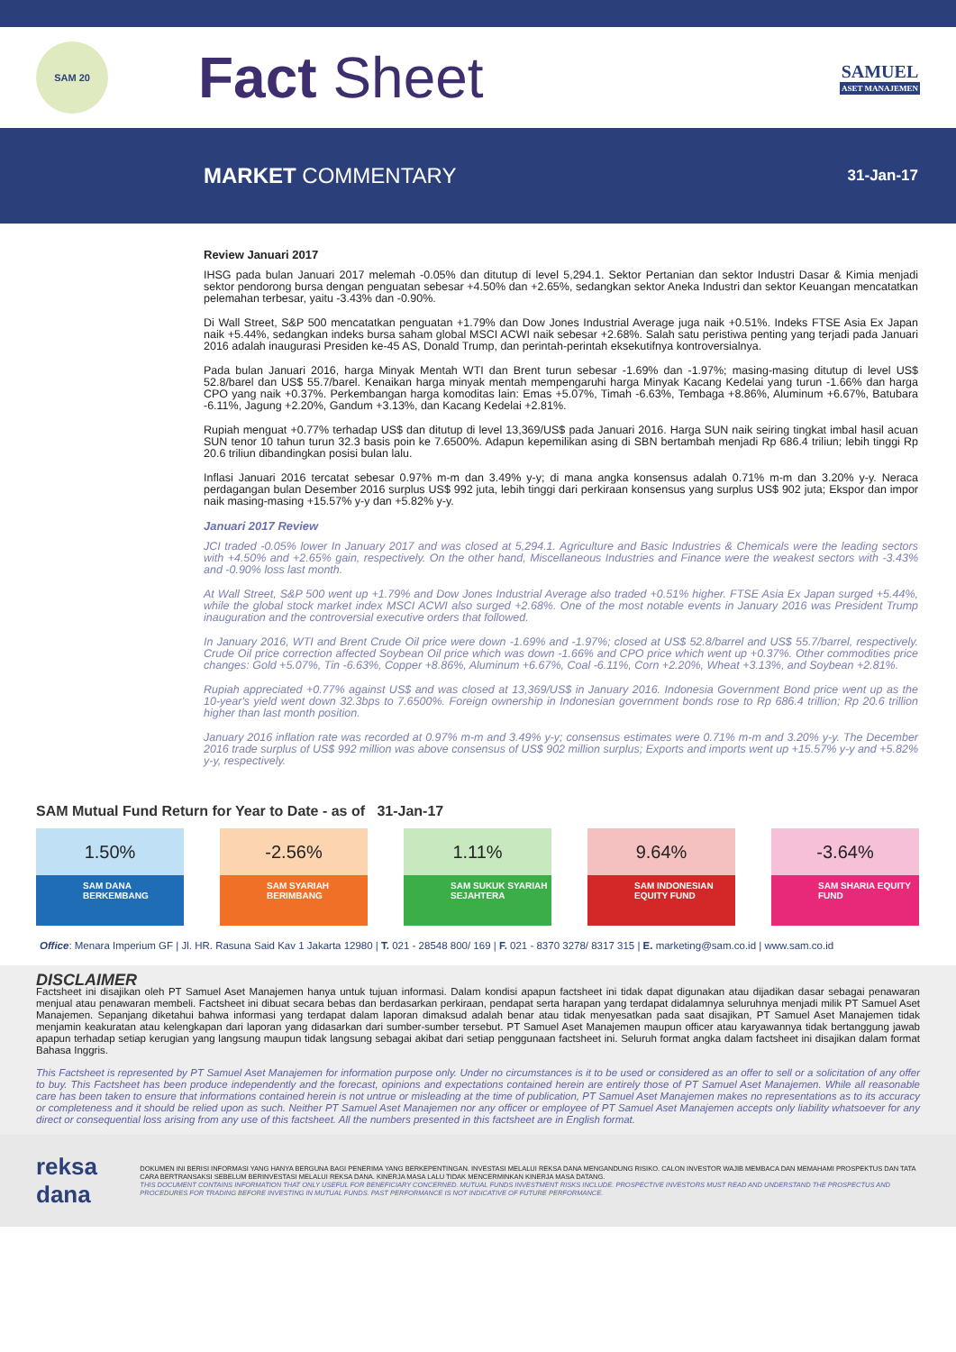SAM 20
Fact Sheet
SAMUEL
ASET MANAJEMEN
MARKET COMMENTARY 31-Jan-17
Review Januari 2017
IHSG pada bulan Januari 2017 melemah -0.05% dan ditutup di level 5,294.1. Sektor Pertanian dan sektor Industri Dasar & Kimia menjadi sektor pendorong bursa dengan penguatan sebesar +4.50% dan +2.65%, sedangkan sektor Aneka Industri dan sektor Keuangan mencatatkan pelemahan terbesar, yaitu -3.43% dan -0.90%.
Di Wall Street, S&P 500 mencatatkan penguatan +1.79% dan Dow Jones Industrial Average juga naik +0.51%. Indeks FTSE Asia Ex Japan naik +5.44%, sedangkan indeks bursa saham global MSCI ACWI naik sebesar +2.68%. Salah satu peristiwa penting yang terjadi pada Januari 2016 adalah inaugurasi Presiden ke-45 AS, Donald Trump, dan perintah-perintah eksekutifnya kontroversialnya.
Pada bulan Januari 2016, harga Minyak Mentah WTI dan Brent turun sebesar -1.69% dan -1.97%; masing-masing ditutup di level US$ 52.8/barel dan US$ 55.7/barel. Kenaikan harga minyak mentah mempengaruhi harga Minyak Kacang Kedelai yang turun -1.66% dan harga CPO yang naik +0.37%. Perkembangan harga komoditas lain: Emas +5.07%, Timah -6.63%, Tembaga +8.86%, Aluminum +6.67%, Batubara -6.11%, Jagung +2.20%, Gandum +3.13%, dan Kacang Kedelai +2.81%.
Rupiah menguat +0.77% terhadap US$ dan ditutup di level 13,369/US$ pada Januari 2016. Harga SUN naik seiring tingkat imbal hasil acuan SUN tenor 10 tahun turun 32.3 basis poin ke 7.6500%. Adapun kepemilikan asing di SBN bertambah menjadi Rp 686.4 triliun; lebih tinggi Rp 20.6 triliun dibandingkan posisi bulan lalu.
Inflasi Januari 2016 tercatat sebesar 0.97% m-m dan 3.49% y-y; di mana angka konsensus adalah 0.71% m-m dan 3.20% y-y. Neraca perdagangan bulan Desember 2016 surplus US$ 992 juta, lebih tinggi dari perkiraan konsensus yang surplus US$ 902 juta; Ekspor dan impor naik masing-masing +15.57% y-y dan +5.82% y-y.
Januari 2017 Review
JCI traded -0.05% lower In January 2017 and was closed at 5,294.1. Agriculture and Basic Industries & Chemicals were the leading sectors with +4.50% and +2.65% gain, respectively. On the other hand, Miscellaneous Industries and Finance were the weakest sectors with -3.43% and -0.90% loss last month.
At Wall Street, S&P 500 went up +1.79% and Dow Jones Industrial Average also traded +0.51% higher. FTSE Asia Ex Japan surged +5.44%, while the global stock market index MSCI ACWI also surged +2.68%. One of the most notable events in January 2016 was President Trump inauguration and the controversial executive orders that followed.
In January 2016, WTI and Brent Crude Oil price were down -1.69% and -1.97%; closed at US$ 52.8/barrel and US$ 55.7/barrel, respectively. Crude Oil price correction affected Soybean Oil price which was down -1.66% and CPO price which went up +0.37%. Other commodities price changes: Gold +5.07%, Tin -6.63%, Copper +8.86%, Aluminum +6.67%, Coal -6.11%, Corn +2.20%, Wheat +3.13%, and Soybean +2.81%.
Rupiah appreciated +0.77% against US$ and was closed at 13,369/US$ in January 2016. Indonesia Government Bond price went up as the 10-year's yield went down 32.3bps to 7.6500%. Foreign ownership in Indonesian government bonds rose to Rp 686.4 trillion; Rp 20.6 trillion higher than last month position.
January 2016 inflation rate was recorded at 0.97% m-m and 3.49% y-y; consensus estimates were 0.71% m-m and 3.20% y-y. The December 2016 trade surplus of US$ 992 million was above consensus of US$ 902 million surplus; Exports and imports went up +15.57% y-y and +5.82% y-y, respectively.
SAM Mutual Fund Return for Year to Date - as of 31-Jan-17
| 1.50% | | -2.56% | | 1.11% | | 9.64% | | -3.64% |
| SAM DANA BERKEMBANG | | SAM SYARIAH BERIMBANG | | SAM SUKUK SYARIAH SEJAHTERA | | SAM INDONESIAN EQUITY FUND | | SAM SHARIA EQUITY FUND |
Office: Menara Imperium GF | Jl. HR. Rasuna Said Kav 1 Jakarta 12980 | T. 021 - 28548 800/ 169 | F. 021 - 8370 3278/ 8317 315 | E. marketing@sam.co.id | www.sam.co.id
DISCLAIMER
Factsheet ini disajikan oleh PT Samuel Aset Manajemen hanya untuk tujuan informasi. Dalam kondisi apapun factsheet ini tidak dapat digunakan atau dijadikan dasar sebagai penawaran menjual atau penawaran membeli. Factsheet ini dibuat secara bebas dan berdasarkan perkiraan, pendapat serta harapan yang terdapat didalamnya seluruhnya menjadi milik PT Samuel Aset Manajemen. Sepanjang diketahui bahwa informasi yang terdapat dalam laporan dimaksud adalah benar atau tidak menyesatkan pada saat disajikan, PT Samuel Aset Manajemen tidak menjamin keakuratan atau kelengkapan dari laporan yang didasarkan dari sumber-sumber tersebut. PT Samuel Aset Manajemen maupun officer atau karyawannya tidak bertanggung jawab apapun terhadap setiap kerugian yang langsung maupun tidak langsung sebagai akibat dari setiap penggunaan factsheet ini. Seluruh format angka dalam factsheet ini disajikan dalam format Bahasa Inggris.
This Factsheet is represented by PT Samuel Aset Manajemen for information purpose only. Under no circumstances is it to be used or considered as an offer to sell or a solicitation of any offer to buy. This Factsheet has been produce independently and the forecast, opinions and expectations contained herein are entirely those of PT Samuel Aset Manajemen. While all reasonable care has been taken to ensure that informations contained herein is not untrue or misleading at the time of publication, PT Samuel Aset Manajemen makes no representations as to its accuracy or completeness and it should be relied upon as such. Neither PT Samuel Aset Manajemen nor any officer or employee of PT Samuel Aset Manajemen accepts only liability whatsoever for any direct or consequential loss arising from any use of this factsheet. All the numbers presented in this factsheet are in English format.
reksa dana
DOKUMEN INI BERISI INFORMASI YANG HANYA BERGUNA BAGI PENERIMA YANG BERKEPENTINGAN. INVESTASI MELALUI REKSA DANA MENGANDUNG RISIKO. CALON INVESTOR WAJIB MEMBACA DAN MEMAHAMI PROSPEKTUS DAN TATA CARA BERTRANSAKSI SEBELUM BERINVESTASI MELALUI REKSA DANA. KINERJA MASA LALU TIDAK MENCERMINKAN KINERJA MASA DATANG.
THIS DOCUMENT CONTAINS INFORMATION THAT ONLY USEFUL FOR BENEFICIARY CONCERNED. MUTUAL FUNDS INVESTMENT RISKS INCLUDE. PROSPECTIVE INVESTORS MUST READ AND UNDERSTAND THE PROSPECTUS AND PROCEDURES FOR TRADING BEFORE INVESTING IN MUTUAL FUNDS. PAST PERFORMANCE IS NOT INDICATIVE OF FUTURE PERFORMANCE.